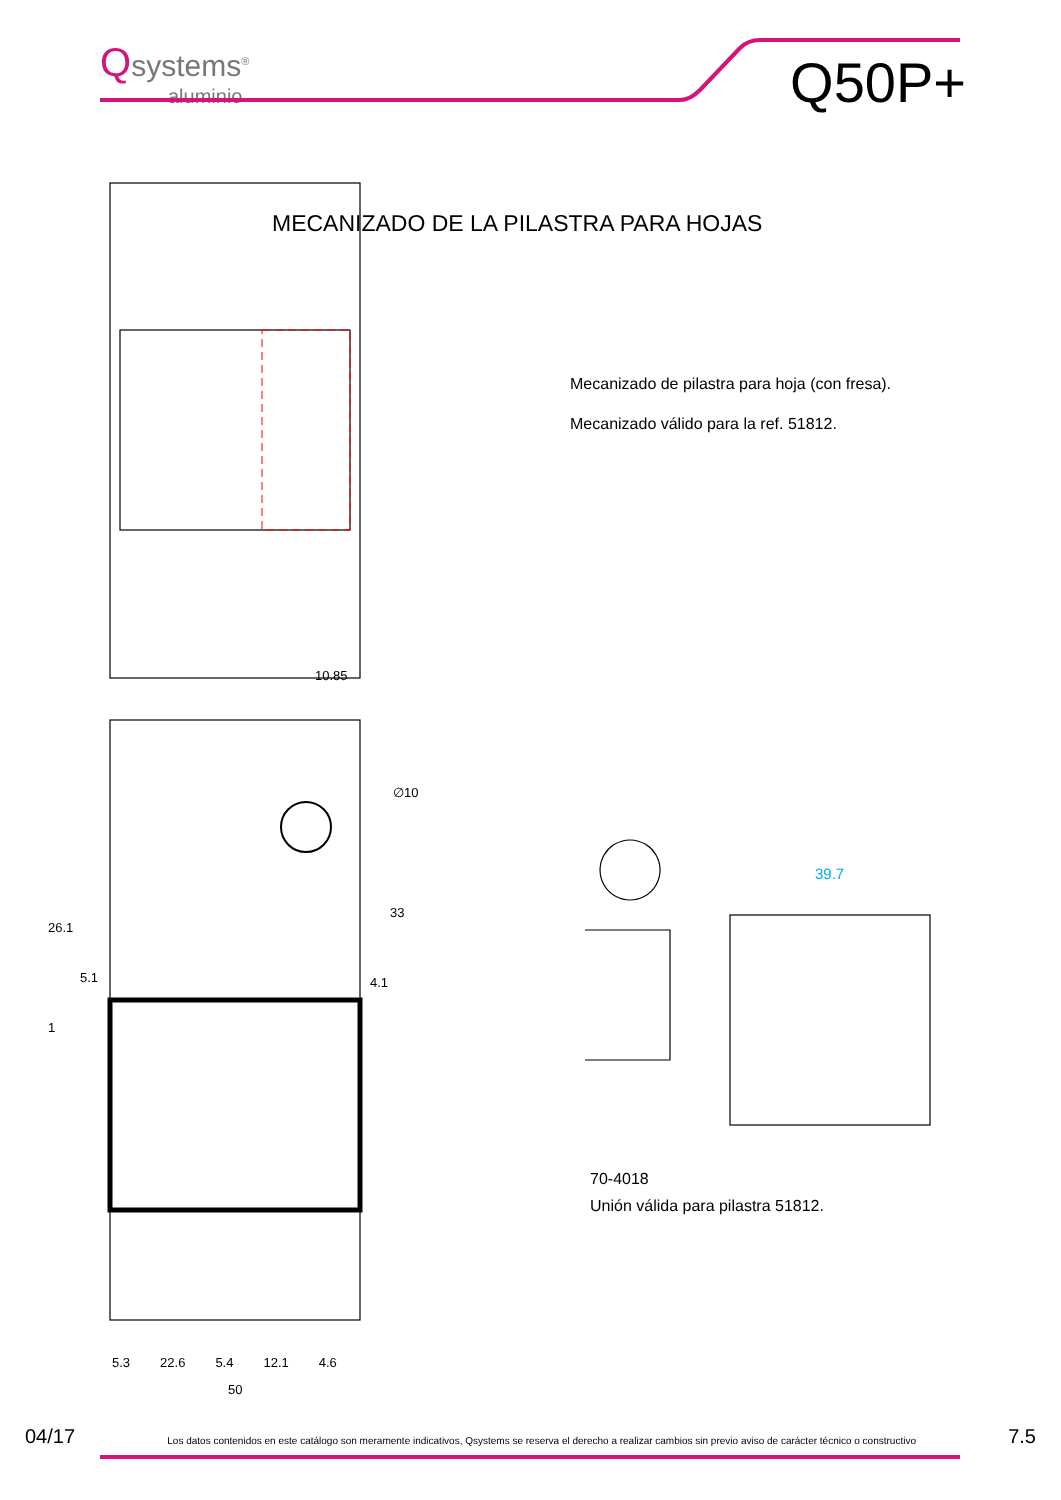Qsystems<sup>®</sup>
aluminio
Q50P+
MECANIZADO DE LA PILASTRA PARA HOJAS
Mecanizado de pilastra para hoja (con fresa).
Mecanizado válido para la ref. 51812.
10.85
∅10
33
26.1
5.1 4.1
1
39.7
5.3 22.6 5.4 12.1 4.6
50
70-4018
Unión válida para pilastra 51812.
04/17 Los datos contenidos en este catálogo son meramente indicativos, Qsystems se reserva el derecho a realizar cambios sin previo aviso de carácter técnico o constructivo 7.5